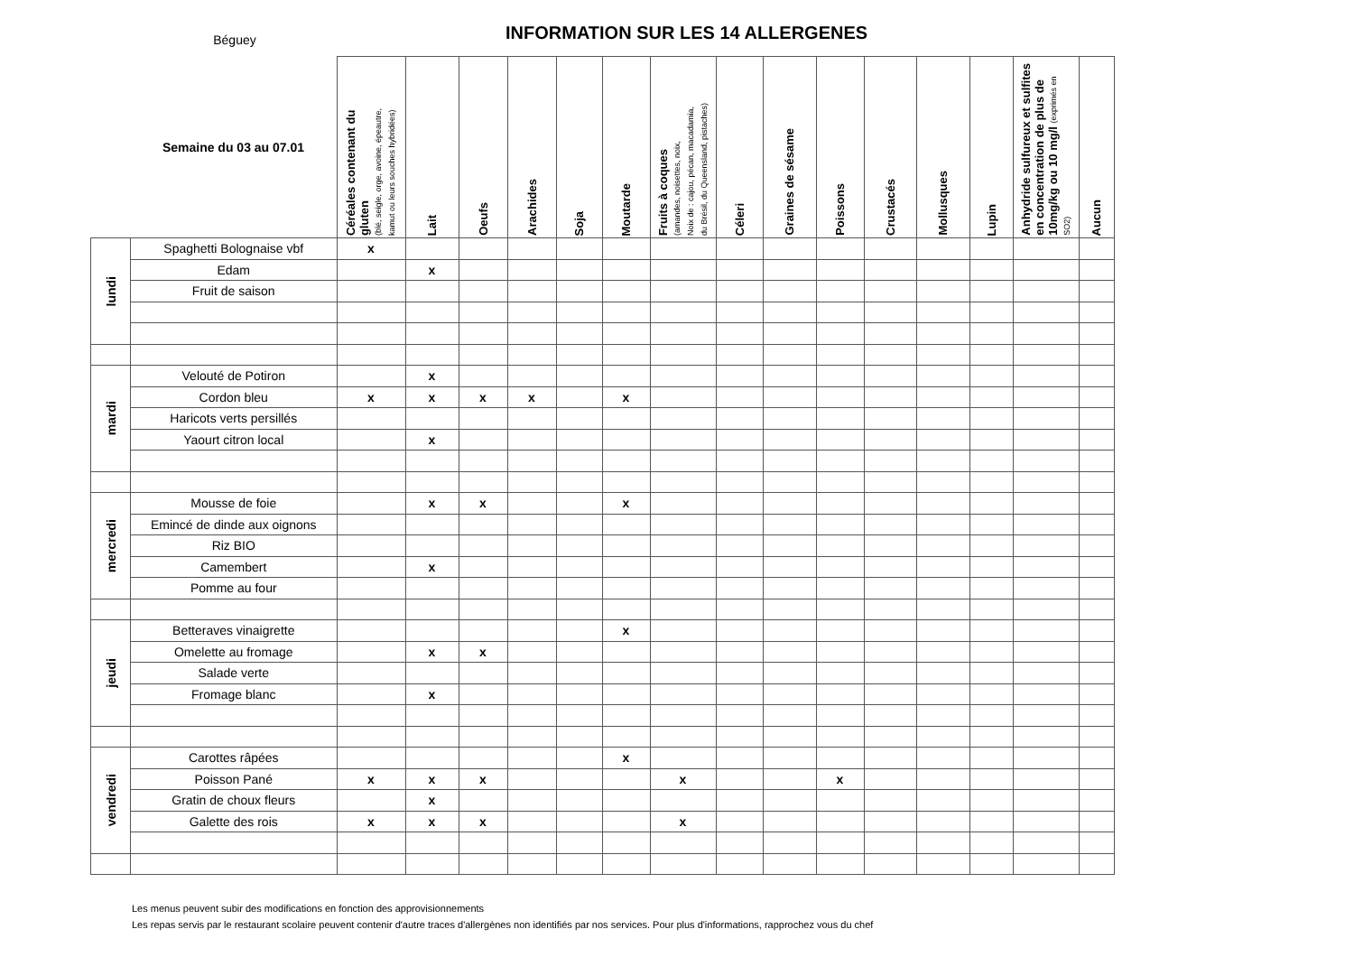Béguey
INFORMATION SUR LES 14 ALLERGENES
| | Semaine du 03 au 07.01 | Céréales contenant du gluten (blé, seigle, orge, avoine, épeautre, kamut ou leurs souches hybridées) | Lait | Oeufs | Arachides | Soja | Moutarde | Fruits à coques (amandes, noisettes, noix, Noix de : cajou, pécan, macadamia, du Brésil, du Queensland, pistaches) | Céleri | Graines de sésame | Poissons | Crustacés | Mollusques | Lupin | Anhydride sulfureux et sulfites en concentration de plus de 10mg/kg ou 10 mg/l (exprimés en SO2) | Aucun |
| --- | --- | --- | --- | --- | --- | --- | --- | --- | --- | --- | --- | --- | --- | --- | --- | --- |
| lundi | Spaghetti Bolognaise vbf | x | | | | | | | | | | | | | | |
| | Edam | | x | | | | | | | | | | | | | |
| | Fruit de saison | | | | | | | | | | | | | | | |
| mardi | Velouté de Potiron | | x | | | | | | | | | | | | | |
| | Cordon bleu | x | x | x | x | | x | | | | | | | | | |
| | Haricots verts persillés | | | | | | | | | | | | | | | |
| | Yaourt citron local | | x | | | | | | | | | | | | | |
| mercredi | Mousse de foie | | x | x | | | x | | | | | | | | | |
| | Emincé de dinde aux oignons | | | | | | | | | | | | | | | |
| | Riz BIO | | | | | | | | | | | | | | | |
| | Camembert | | x | | | | | | | | | | | | | |
| | Pomme au four | | | | | | | | | | | | | | | |
| jeudi | Betteraves vinaigrette | | | | | | x | | | | | | | | | |
| | Omelette au fromage | | x | x | | | | | | | | | | | | |
| | Salade verte | | | | | | | | | | | | | | | |
| | Fromage blanc | | x | | | | | | | | | | | | | |
| vendredi | Carottes râpées | | | | | | x | | | | | | | | | |
| | Poisson Pané | x | x | x | | | | x | | | x | | | | | |
| | Gratin de choux fleurs | | x | | | | | | | | | | | | | |
| | Galette des rois | x | x | x | | | | x | | | | | | | | |
Les menus peuvent subir des modifications en fonction des approvisionnements
Les repas servis par le restaurant scolaire peuvent contenir d'autre traces d'allergènes non identifiés par nos services. Pour plus d'informations, rapprochez vous du chef